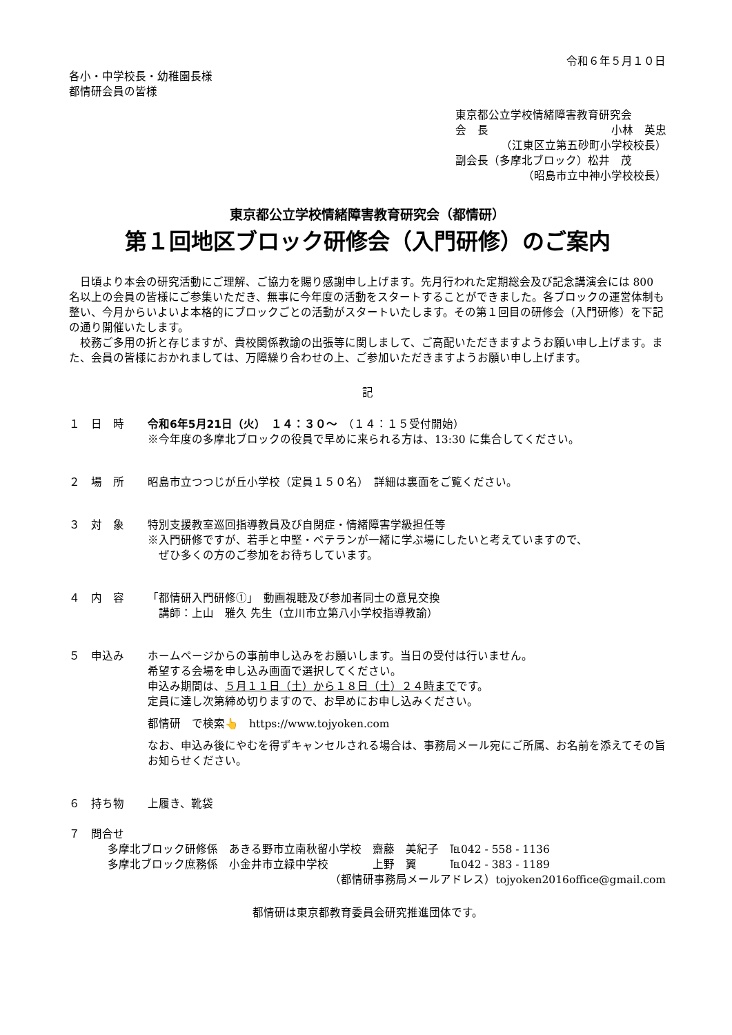令和６年５月１０日
各小・中学校長・幼稚園長様
都情研会員の皆様
東京都公立学校情緒障害教育研究会
会　長 小林　英忠
（江東区立第五砂町小学校校長）
副会長（多摩北ブロック）松井　茂
（昭島市立中神小学校校長）
東京都公立学校情緒障害教育研究会（都情研）
第１回地区ブロック研修会（入門研修）のご案内
日頃より本会の研究活動にご理解、ご協力を賜り感謝申し上げます。先月行われた定期総会及び記念講演会には 800 名以上の会員の皆様にご参集いただき、無事に今年度の活動をスタートすることができました。各ブロックの運営体制も整い、今月からいよいよ本格的にブロックごとの活動がスタートいたします。その第１回目の研修会（入門研修）を下記の通り開催いたします。
校務ご多用の折と存じますが、貴校関係教諭の出張等に関しまして、ご高配いただきますようお願い申し上げます。また、会員の皆様におかれましては、万障繰り合わせの上、ご参加いただきますようお願い申し上げます。
記
１　日　時 令和6年5月21日（火）　１４：３０～　（１４：１５受付開始）
※今年度の多摩北ブロックの役員で早めに来られる方は、13:30 に集合してください。
２　場　所 昭島市立つつじが丘小学校（定員１５０名）　詳細は裏面をご覧ください。
３　対　象 特別支援教室巡回指導教員及び自閉症・情緒障害学級担任等
※入門研修ですが、若手と中堅・ベテランが一緒に学ぶ場にしたいと考えていますので、
　ぜひ多くの方のご参加をお待ちしています。
４　内　容 「都情研入門研修①」　動画視聴及び参加者同士の意見交換
　講師：上山　雅久 先生（立川市立第八小学校指導教諭）
５　申込み ホームページからの事前申し込みをお願いします。当日の受付は行いません。
希望する会場を申し込み画面で選択してください。
申込み期間は、５月１１日（土）から１８日（土）２４時までです。
定員に達し次第締め切りますので、お早めにお申し込みください。
都情研　で検索👆　https://www.tojyoken.com
なお、申込み後にやむを得ずキャンセルされる場合は、事務局メール宛にご所属、お名前を添えてその旨お知らせください。
６　持ち物 上履き、靴袋
７　問合せ
多摩北ブロック研修係　あきる野市立南秋留小学校　齋藤　美紀子　℡042 - 558 - 1136
多摩北ブロック庶務係　小金井市立緑中学校　　　　上野　翼　　　℡042 - 383 - 1189
（都情研事務局メールアドレス）tojyoken2016office@gmail.com
都情研は東京都教育委員会研究推進団体です。